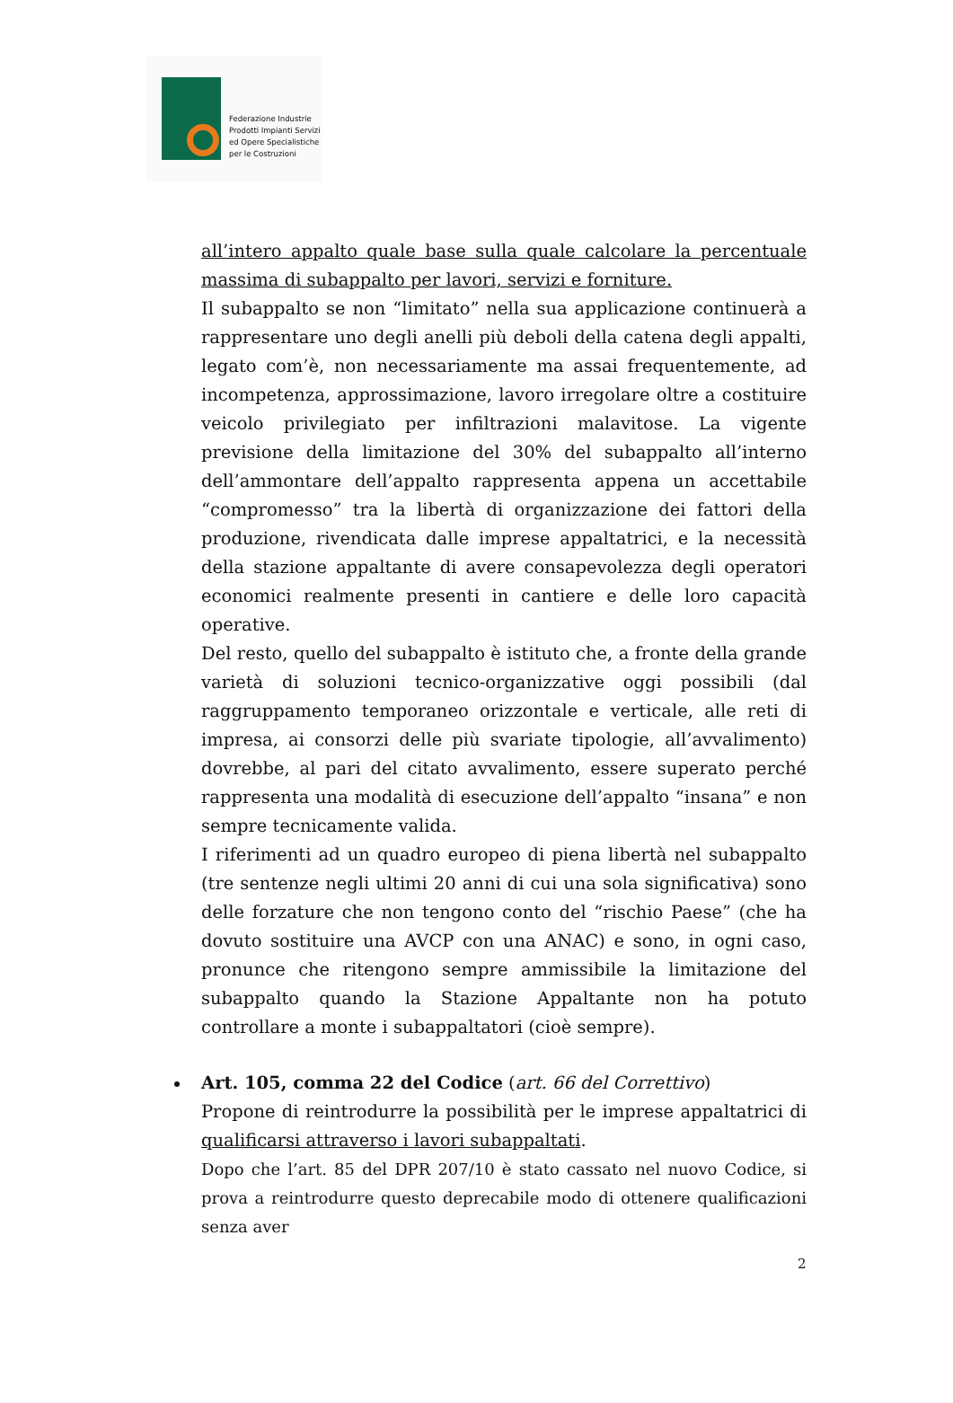Federazione Industrie
Prodotti Impianti Servizi
ed Opere Specialistiche
per le Costruzioni
all’intero appalto quale base sulla quale calcolare la percentuale massima di subappalto per lavori, servizi e forniture.
Il subappalto se non “limitato” nella sua applicazione continuerà a rappresentare uno degli anelli più deboli della catena degli appalti, legato com’è, non necessariamente ma assai frequentemente, ad incompetenza, approssimazione, lavoro irregolare oltre a costituire veicolo privilegiato per infiltrazioni malavitose. La vigente previsione della limitazione del 30% del subappalto all’interno dell’ammontare dell’appalto rappresenta appena un accettabile “compromesso” tra la libertà di organizzazione dei fattori della produzione, rivendicata dalle imprese appaltatrici, e la necessità della stazione appaltante di avere consapevolezza degli operatori economici realmente presenti in cantiere e delle loro capacità operative.
Del resto, quello del subappalto è istituto che, a fronte della grande varietà di soluzioni tecnico-organizzative oggi possibili (dal raggruppamento temporaneo orizzontale e verticale, alle reti di impresa, ai consorzi delle più svariate tipologie, all’avvalimento) dovrebbe, al pari del citato avvalimento, essere superato perché rappresenta una modalità di esecuzione dell’appalto “insana” e non sempre tecnicamente valida.
I riferimenti ad un quadro europeo di piena libertà nel subappalto (tre sentenze negli ultimi 20 anni di cui una sola significativa) sono delle forzature che non tengono conto del “rischio Paese” (che ha dovuto sostituire una AVCP con una ANAC) e sono, in ogni caso, pronunce che ritengono sempre ammissibile la limitazione del subappalto quando la Stazione Appaltante non ha potuto controllare a monte i subappaltatori (cioè sempre).
Art. 105, comma 22 del Codice (art. 66 del Correttivo)
Propone di reintrodurre la possibilità per le imprese appaltatrici di qualificarsi attraverso i lavori subappaltati.
Dopo che l’art. 85 del DPR 207/10 è stato cassato nel nuovo Codice, si prova a reintrodurre questo deprecabile modo di ottenere qualificazioni senza aver
2